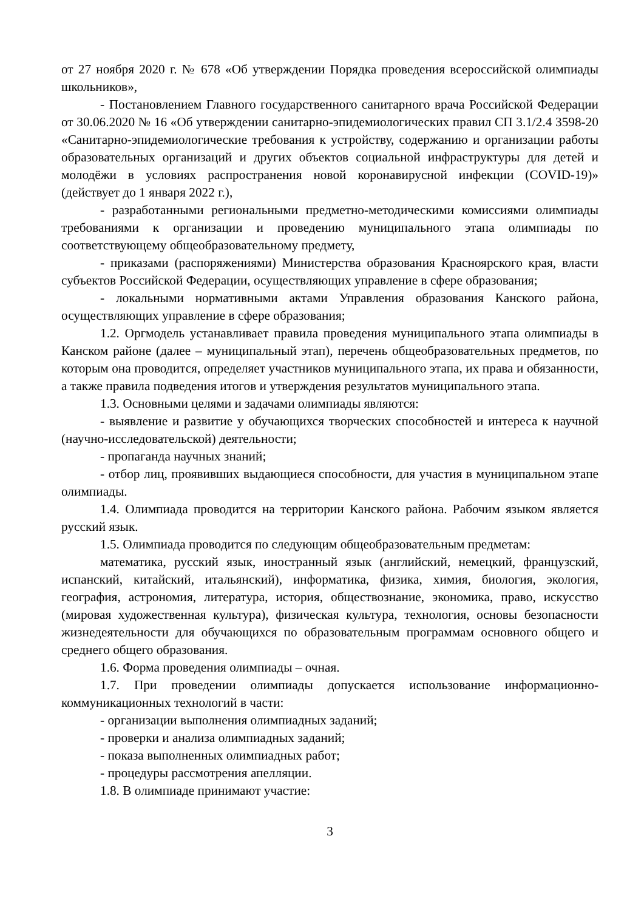от 27 ноября 2020 г. № 678 «Об утверждении Порядка проведения всероссийской олимпиады школьников»,
- Постановлением Главного государственного санитарного врача Российской Федерации от 30.06.2020 № 16 «Об утверждении санитарно-эпидемиологических правил СП 3.1/2.4 3598-20 «Санитарно-эпидемиологические требования к устройству, содержанию и организации работы образовательных организаций и других объектов социальной инфраструктуры для детей и молодёжи в условиях распространения новой коронавирусной инфекции (COVID-19)» (действует до 1 января 2022 г.),
- разработанными региональными предметно-методическими комиссиями олимпиады требованиями к организации и проведению муниципального этапа олимпиады по соответствующему общеобразовательному предмету,
- приказами (распоряжениями) Министерства образования Красноярского края, власти субъектов Российской Федерации, осуществляющих управление в сфере образования;
- локальными нормативными актами Управления образования Канского района, осуществляющих управление в сфере образования;
1.2. Оргмодель устанавливает правила проведения муниципального этапа олимпиады в Канском районе (далее – муниципальный этап), перечень общеобразовательных предметов, по которым она проводится, определяет участников муниципального этапа, их права и обязанности, а также правила подведения итогов и утверждения результатов муниципального этапа.
1.3. Основными целями и задачами олимпиады являются:
- выявление и развитие у обучающихся творческих способностей и интереса к научной (научно-исследовательской) деятельности;
- пропаганда научных знаний;
- отбор лиц, проявивших выдающиеся способности, для участия в муниципальном этапе олимпиады.
1.4. Олимпиада проводится на территории Канского района. Рабочим языком является русский язык.
1.5. Олимпиада проводится по следующим общеобразовательным предметам:
математика, русский язык, иностранный язык (английский, немецкий, французский, испанский, китайский, итальянский), информатика, физика, химия, биология, экология, география, астрономия, литература, история, обществознание, экономика, право, искусство (мировая художественная культура), физическая культура, технология, основы безопасности жизнедеятельности для обучающихся по образовательным программам основного общего и среднего общего образования.
1.6. Форма проведения олимпиады – очная.
1.7. При проведении олимпиады допускается использование информационно-коммуникационных технологий в части:
- организации выполнения олимпиадных заданий;
- проверки и анализа олимпиадных заданий;
- показа выполненных олимпиадных работ;
- процедуры рассмотрения апелляции.
1.8. В олимпиаде принимают участие:
3